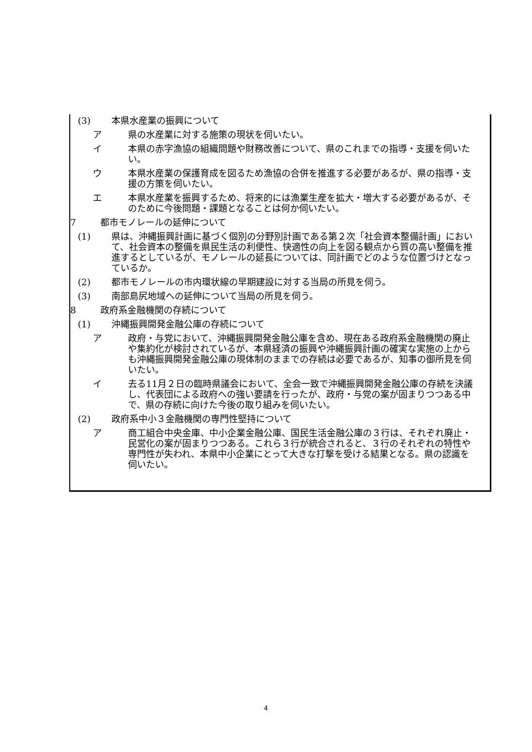(3) 本県水産業の振興について
ア 県の水産業に対する施策の現状を伺いたい。
イ 本県の赤字漁協の組織問題や財務改善について、県のこれまでの指導・支援を伺いたい。
ウ 本県水産業の保護育成を図るため漁協の合併を推進する必要があるが、県の指導・支援の方策を伺いたい。
エ 本県水産業を振興するため、将来的には漁業生産を拡大・増大する必要があるが、そのために今後問題・課題となることは何か伺いたい。
7 都市モノレールの延伸について
(1) 県は、沖縄振興計画に基づく個別の分野別計画である第２次「社会資本整備計画」において、社会資本の整備を県民生活の利便性、快適性の向上を図る観点から質の高い整備を推進するとしているが、モノレールの延長については、同計画でどのような位置づけとなっているか。
(2) 都市モノレールの市内環状線の早期建設に対する当局の所見を伺う。
(3) 南部島尻地域への延伸について当局の所見を伺う。
8 政府系金融機関の存続について
(1) 沖縄振興開発金融公庫の存続について
ア 政府・与党において、沖縄振興開発金融公庫を含め、現在ある政府系金融機関の廃止や集約化が検討されているが、本県経済の振興や沖縄振興計画の確実な実施の上からも沖縄振興開発金融公庫の現体制のままでの存続は必要であるが、知事の御所見を伺いたい。
イ 去る11月２日の臨時県議会において、全会一致で沖縄振興開発金融公庫の存続を決議し、代表団による政府への強い要請を行ったが、政府・与党の案が固まりつつある中で、県の存続に向けた今後の取り組みを伺いたい。
(2) 政府系中小３金融機関の専門性堅持について
ア 商工組合中央金庫、中小企業金融公庫、国民生活金融公庫の３行は、それぞれ廃止・民営化の案が固まりつつある。これら３行が統合されると、３行のそれぞれの特性や専門性が失われ、本県中小企業にとって大きな打撃を受ける結果となる。県の認識を伺いたい。
4